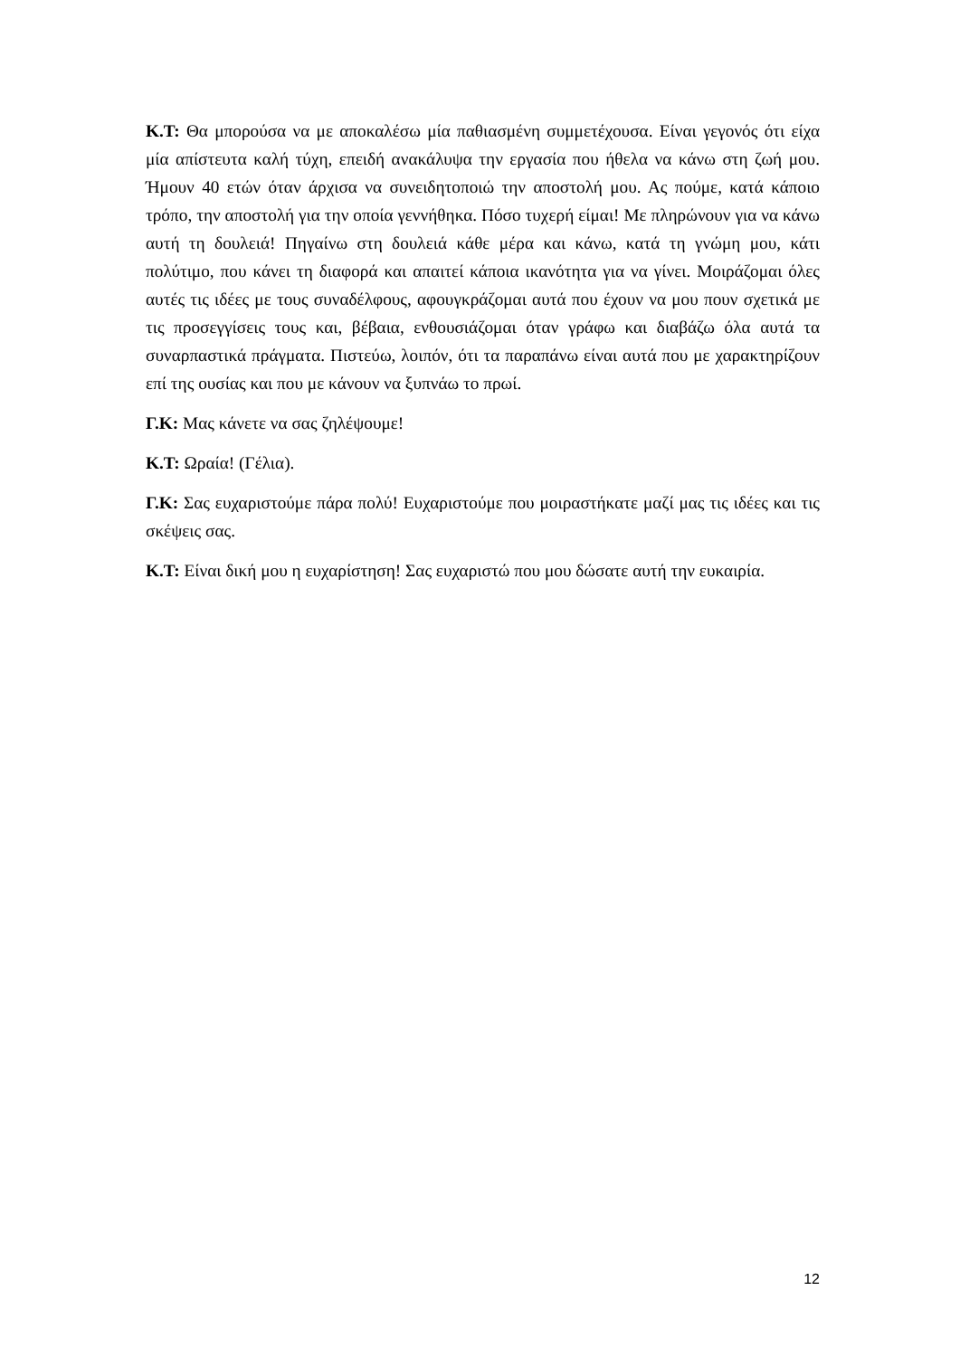Κ.Τ: Θα μπορούσα να με αποκαλέσω μία παθιασμένη συμμετέχουσα. Είναι γεγονός ότι είχα μία απίστευτα καλή τύχη, επειδή ανακάλυψα την εργασία που ήθελα να κάνω στη ζωή μου. Ήμουν 40 ετών όταν άρχισα να συνειδητοποιώ την αποστολή μου. Ας πούμε, κατά κάποιο τρόπο, την αποστολή για την οποία γεννήθηκα. Πόσο τυχερή είμαι! Με πληρώνουν για να κάνω αυτή τη δουλειά! Πηγαίνω στη δουλειά κάθε μέρα και κάνω, κατά τη γνώμη μου, κάτι πολύτιμο, που κάνει τη διαφορά και απαιτεί κάποια ικανότητα για να γίνει. Μοιράζομαι όλες αυτές τις ιδέες με τους συναδέλφους, αφουγκράζομαι αυτά που έχουν να μου πουν σχετικά με τις προσεγγίσεις τους και, βέβαια, ενθουσιάζομαι όταν γράφω και διαβάζω όλα αυτά τα συναρπαστικά πράγματα. Πιστεύω, λοιπόν, ότι τα παραπάνω είναι αυτά που με χαρακτηρίζουν επί της ουσίας και που με κάνουν να ξυπνάω το πρωί.
Γ.Κ: Μας κάνετε να σας ζηλέψουμε!
Κ.Τ: Ωραία! (Γέλια).
Γ.Κ: Σας ευχαριστούμε πάρα πολύ! Ευχαριστούμε που μοιραστήκατε μαζί μας τις ιδέες και τις σκέψεις σας.
Κ.Τ: Είναι δική μου η ευχαρίστηση! Σας ευχαριστώ που μου δώσατε αυτή την ευκαιρία.
12